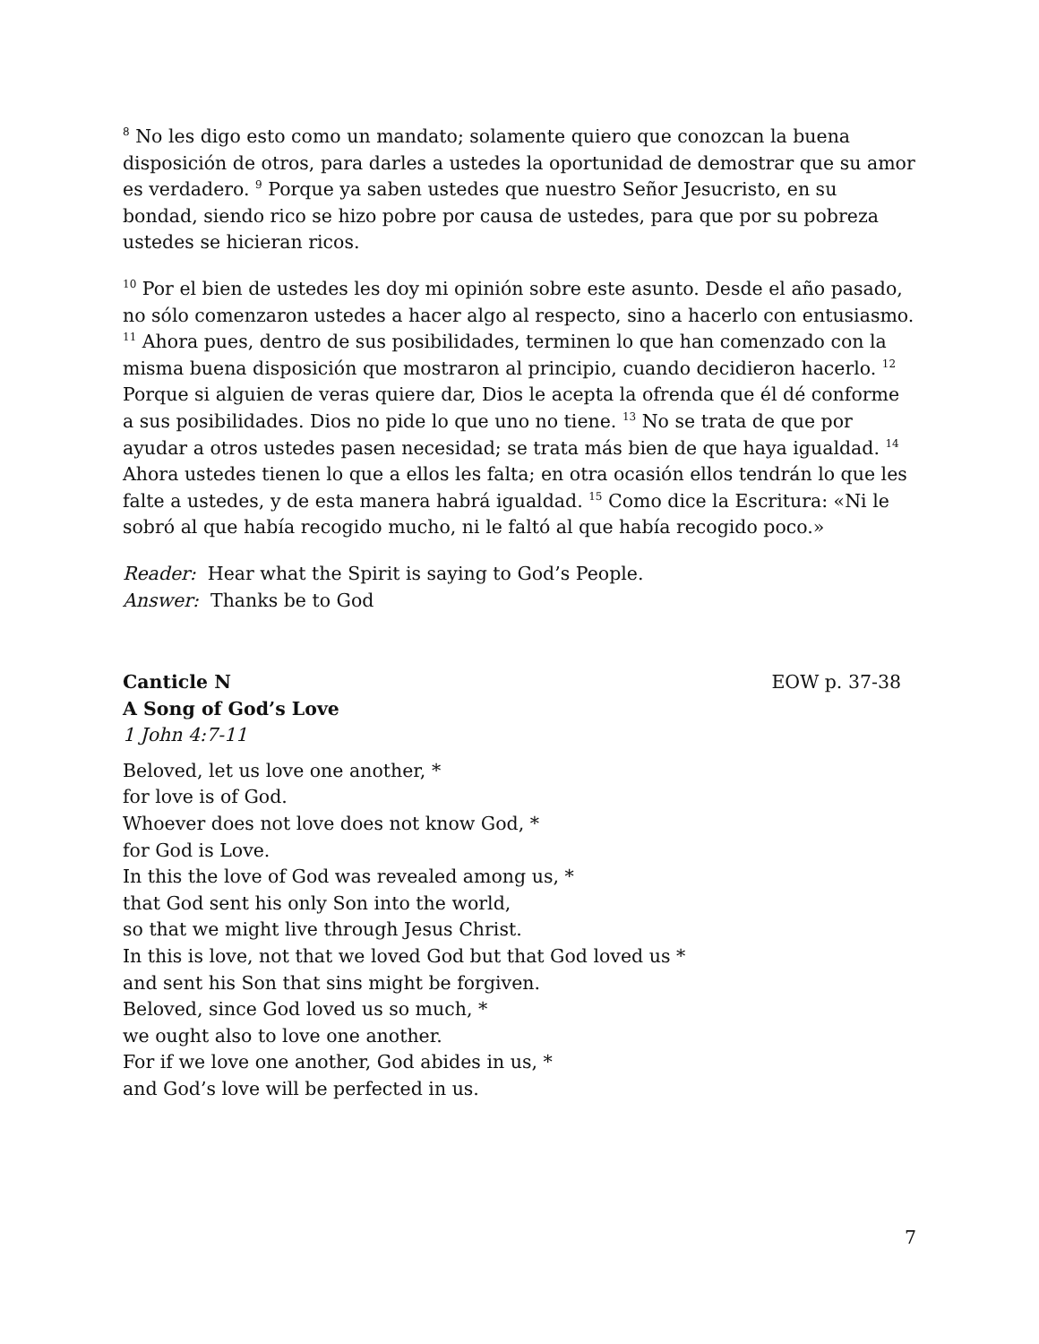<sup>8</sup> No les digo esto como un mandato; solamente quiero que conozcan la buena disposición de otros, para darles a ustedes la oportunidad de demostrar que su amor es verdadero. <sup>9</sup> Porque ya saben ustedes que nuestro Señor Jesucristo, en su bondad, siendo rico se hizo pobre por causa de ustedes, para que por su pobreza ustedes se hicieran ricos.
<sup>10</sup> Por el bien de ustedes les doy mi opinión sobre este asunto. Desde el año pasado, no sólo comenzaron ustedes a hacer algo al respecto, sino a hacerlo con entusiasmo. <sup>11</sup> Ahora pues, dentro de sus posibilidades, terminen lo que han comenzado con la misma buena disposición que mostraron al principio, cuando decidieron hacerlo. <sup>12</sup> Porque si alguien de veras quiere dar, Dios le acepta la ofrenda que él dé conforme a sus posibilidades. Dios no pide lo que uno no tiene. <sup>13</sup> No se trata de que por ayudar a otros ustedes pasen necesidad; se trata más bien de que haya igualdad. <sup>14</sup> Ahora ustedes tienen lo que a ellos les falta; en otra ocasión ellos tendrán lo que les falte a ustedes, y de esta manera habrá igualdad. <sup>15</sup> Como dice la Escritura: «Ni le sobró al que había recogido mucho, ni le faltó al que había recogido poco.»
Reader: Hear what the Spirit is saying to God’s People.
Answer: Thanks be to God
Canticle N EOW p. 37-38
A Song of God’s Love
1 John 4:7-11
Beloved, let us love one another, *
for love is of God.
Whoever does not love does not know God, *
for God is Love.
In this the love of God was revealed among us, *
that God sent his only Son into the world,
so that we might live through Jesus Christ.
In this is love, not that we loved God but that God loved us *
and sent his Son that sins might be forgiven.
Beloved, since God loved us so much, *
we ought also to love one another.
For if we love one another, God abides in us, *
and God’s love will be perfected in us.
7